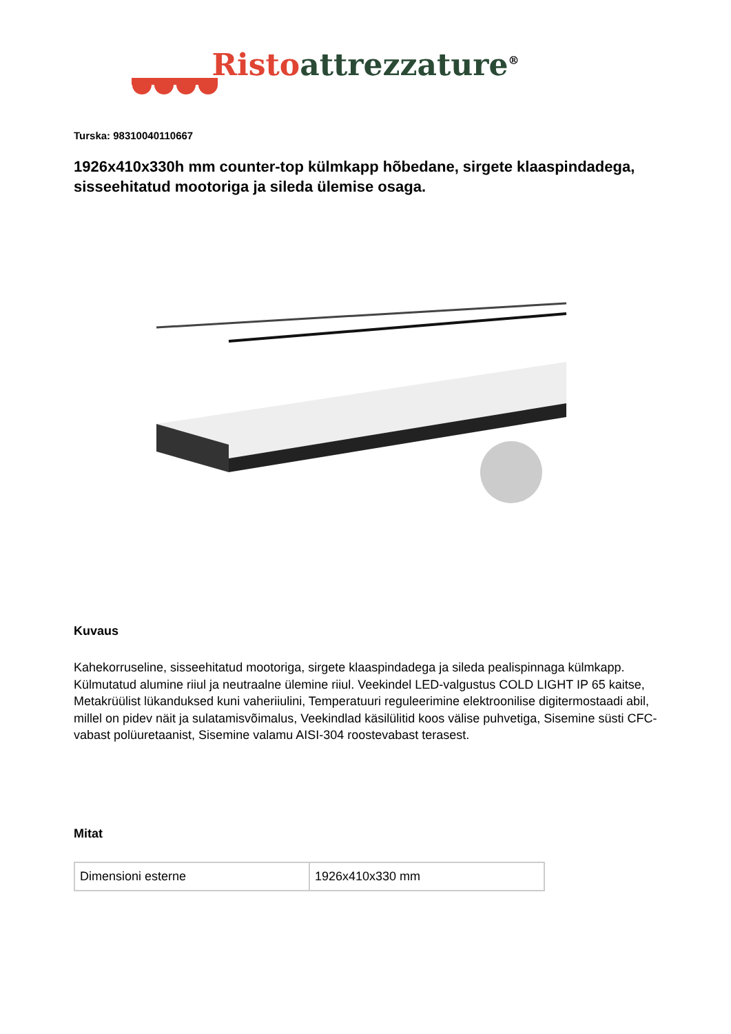Risto attrezzature<sup>®</sup>
Turska: 98310040110667
1926x410x330h mm counter-top külmkapp hõbedane, sirgete klaaspindadega, sisseehitatud mootoriga ja sileda ülemise osaga.
Kuvaus
Kahekorruseline, sisseehitatud mootoriga, sirgete klaaspindadega ja sileda pealispinnaga külmkapp. Külmutatud alumine riiul ja neutraalne ülemine riiul. Veekindel LED-valgustus COLD LIGHT IP 65 kaitse, Metakrüülist lükanduksed kuni vaheriiulini, Temperatuuri reguleerimine elektroonilise digitermostaadi abil, millel on pidev näit ja sulatamisvõimalus, Veekindlad käsilülitid koos välise puhvetiga, Sisemine süsti CFC-vabast polüuretaanist, Sisemine valamu AISI-304 roostevabast terasest.
Mitat
| Dimensioni esterne | 1926x410x330 mm |